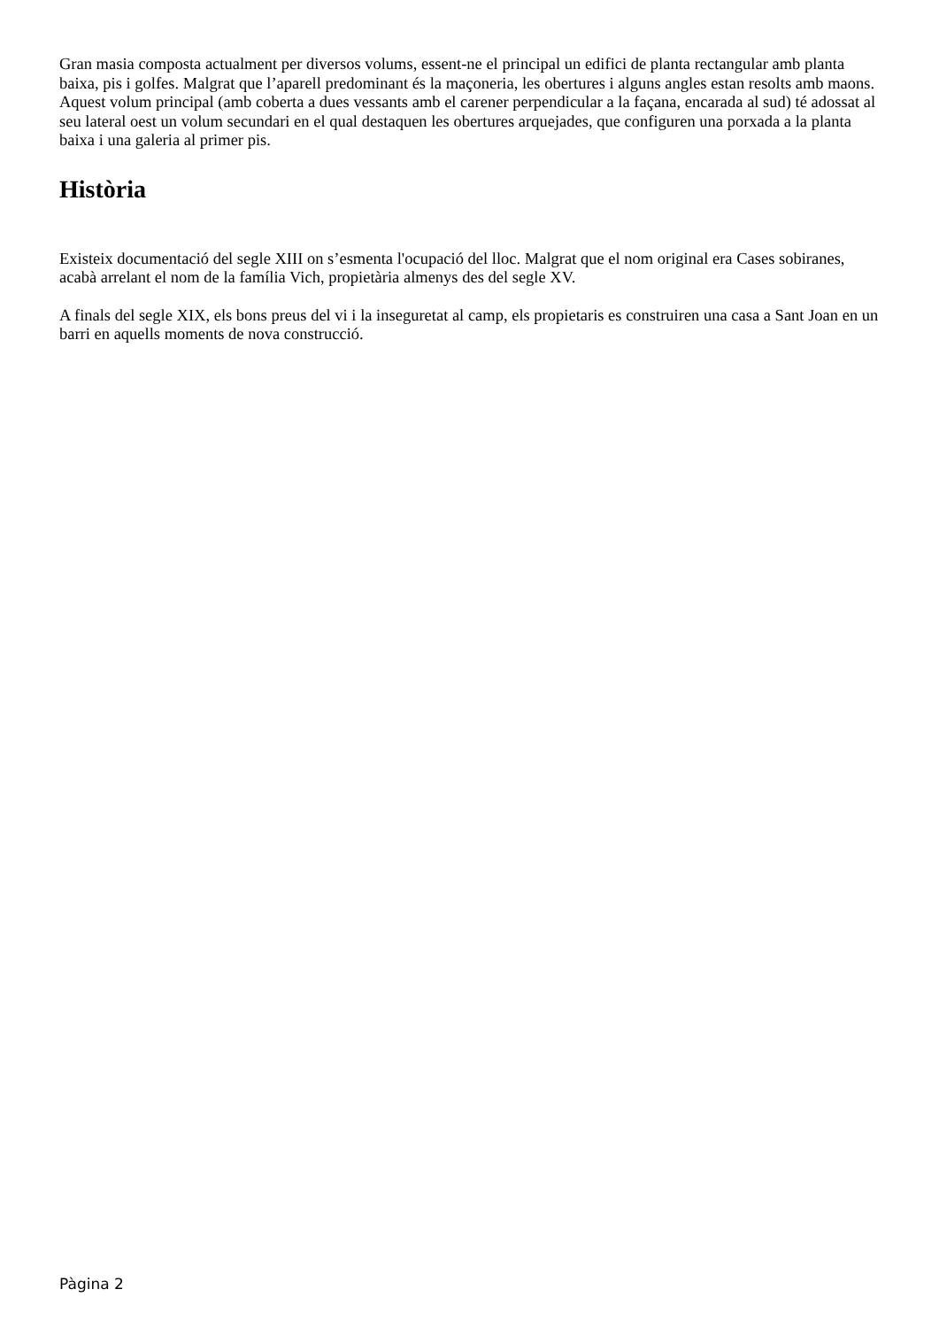Gran masia composta actualment per diversos volums, essent-ne el principal un edifici de planta rectangular amb planta baixa, pis i golfes. Malgrat que l’aparell predominant és la maçoneria, les obertures i alguns angles estan resolts amb maons. Aquest volum principal (amb coberta a dues vessants amb el carener perpendicular a la façana, encarada al sud) té adossat al seu lateral oest un volum secundari en el qual destaquen les obertures arquejades, que configuren una porxada a la planta baixa i una galeria al primer pis.
Història
Existeix documentació del segle XIII on s’esmenta l'ocupació del lloc. Malgrat que el nom original era Cases sobiranes, acabà arrelant el nom de la família Vich, propietària almenys des del segle XV.
A finals del segle XIX, els bons preus del vi i la inseguretat al camp, els propietaris es construiren una casa a Sant Joan en un barri en aquells moments de nova construcció.
Pàgina 2